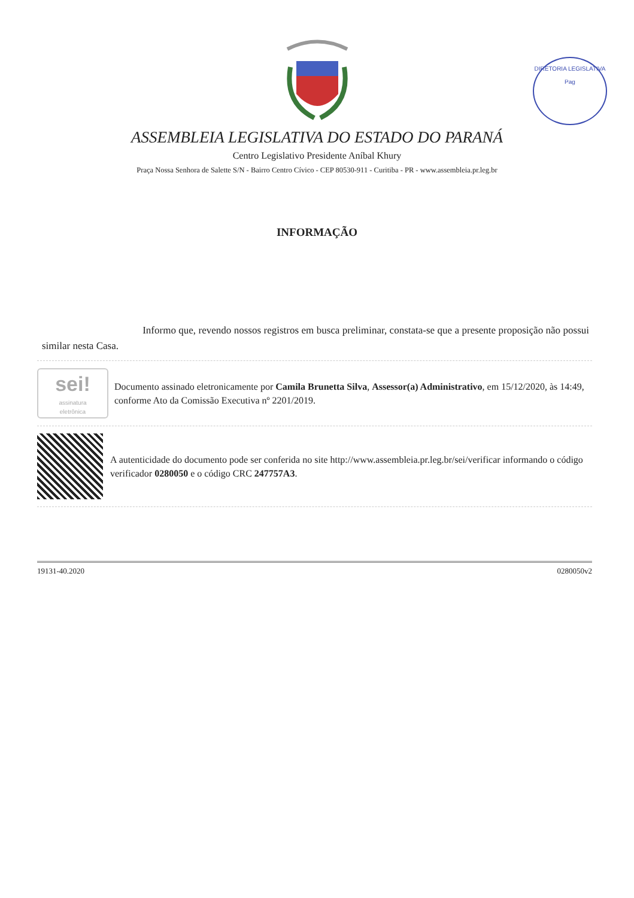DIRETORIA LEGISLATIVA
Pag
ASSEMBLEIA LEGISLATIVA DO ESTADO DO PARANÁ
Centro Legislativo Presidente Aníbal Khury
Praça Nossa Senhora de Salette S/N - Bairro Centro Cívico - CEP 80530-911 - Curitiba - PR - www.assembleia.pr.leg.br
INFORMAÇÃO
Informo que, revendo nossos registros em busca preliminar, constata-se que a presente proposição não possui similar nesta Casa.
sei!
assinatura
eletrônica
Documento assinado eletronicamente por Camila Brunetta Silva, Assessor(a) Administrativo, em 15/12/2020, às 14:49, conforme Ato da Comissão Executiva nº 2201/2019.
A autenticidade do documento pode ser conferida no site http://www.assembleia.pr.leg.br/sei/verificar informando o código verificador 0280050 e o código CRC 247757A3.
19131-40.2020 0280050v2